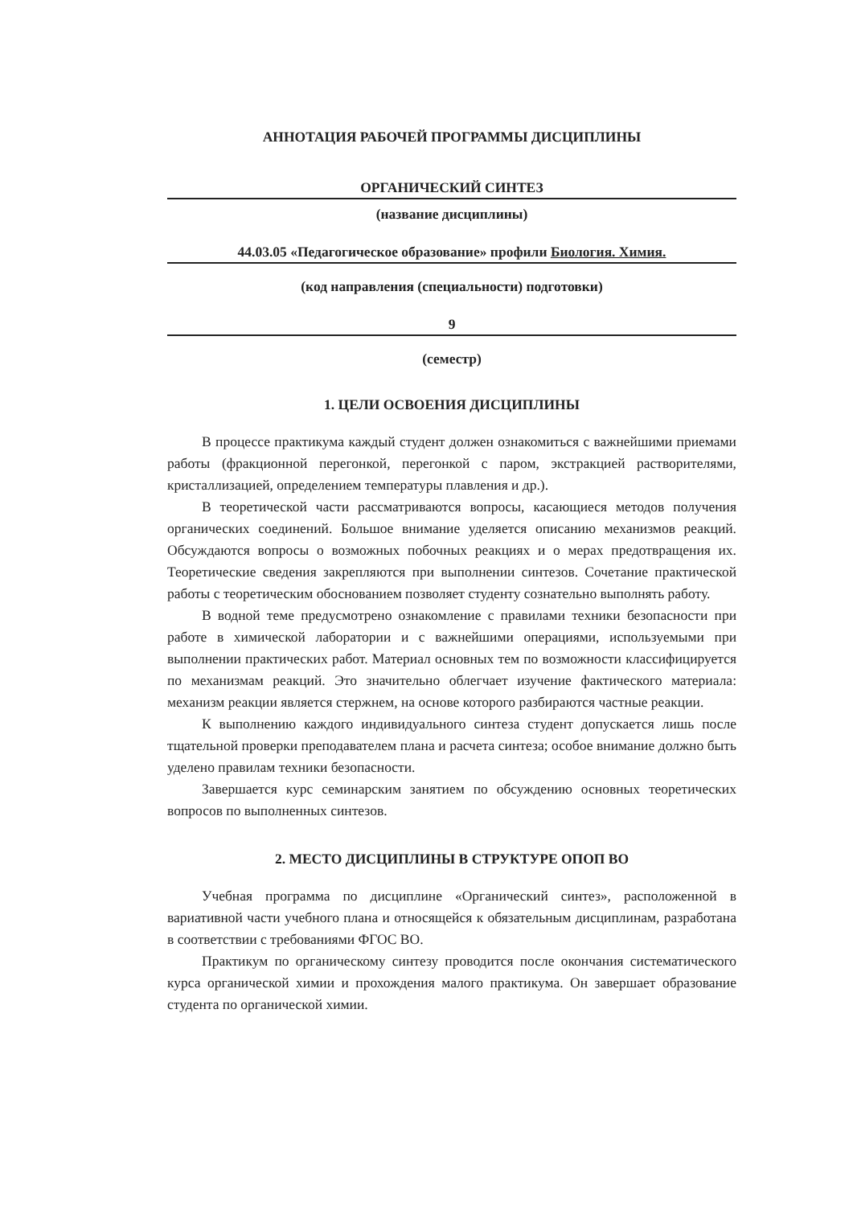АННОТАЦИЯ РАБОЧЕЙ ПРОГРАММЫ ДИСЦИПЛИНЫ
ОРГАНИЧЕСКИЙ СИНТЕЗ
(название дисциплины)
44.03.05 «Педагогическое образование» профили Биология. Химия.
(код направления (специальности) подготовки)
9
(семестр)
1. ЦЕЛИ ОСВОЕНИЯ ДИСЦИПЛИНЫ
В процессе практикума каждый студент должен ознакомиться с важнейшими приемами работы (фракционной перегонкой, перегонкой с паром, экстракцией растворителями, кристаллизацией, определением температуры плавления и др.).
В теоретической части рассматриваются вопросы, касающиеся методов получения органических соединений. Большое внимание уделяется описанию механизмов реакций. Обсуждаются вопросы о возможных побочных реакциях и о мерах предотвращения их. Теоретические сведения закрепляются при выполнении синтезов. Сочетание практической работы с теоретическим обоснованием позволяет студенту сознательно выполнять работу.
В водной теме предусмотрено ознакомление с правилами техники безопасности при работе в химической лаборатории и с важнейшими операциями, используемыми при выполнении практических работ. Материал основных тем по возможности классифицируется по механизмам реакций. Это значительно облегчает изучение фактического материала: механизм реакции является стержнем, на основе которого разбираются частные реакции.
К выполнению каждого индивидуального синтеза студент допускается лишь после тщательной проверки преподавателем плана и расчета синтеза; особое внимание должно быть уделено правилам техники безопасности.
Завершается курс семинарским занятием по обсуждению основных теоретических вопросов по выполненных синтезов.
2. МЕСТО ДИСЦИПЛИНЫ В СТРУКТУРЕ ОПОП ВО
Учебная программа по дисциплине «Органический синтез», расположенной в вариативной части учебного плана и относящейся к обязательным дисциплинам, разработана в соответствии с требованиями ФГОС ВО.
Практикум по органическому синтезу проводится после окончания систематического курса органической химии и прохождения малого практикума. Он завершает образование студента по органической химии.